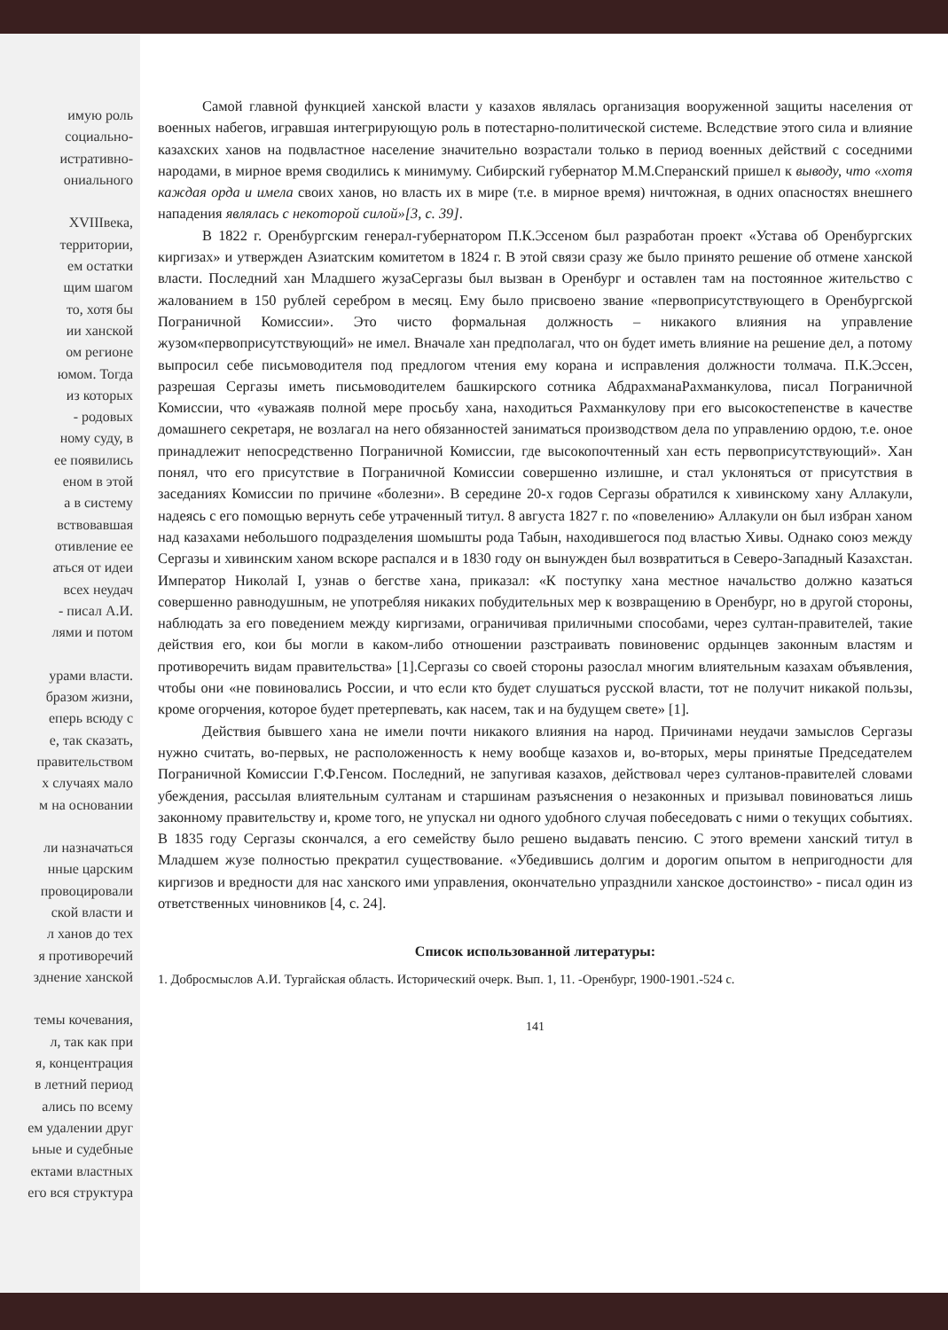имую роль
социально-
истративно-
ониального
XVIIIвека,
территории,
ем остатки
щим шагом
то, хотя бы
ии ханской
ом регионе
юмом. Тогда
из которых
- родовых
ному суду, в
ее появились
еном в этой
а в систему
вствовавшая
отивление ее
аться от идеи
всех неудач
- писал А.И.
лями и потом
урами власти.
бразом жизни,
еперь всюду с
е, так сказать,
правительством
х случаях мало
м на основании
ли назначаться
нные царским
провоцировали
ской власти и
л ханов до тех
я противоречий
зднение ханской
темы кочевания,
л, так как при
я, концентрация
в летний период
ались по всему
ем удалении друг
ьные и судебные
ектами властных
его вся структура
Самой главной функцией ханской власти у казахов являлась организация вооруженной защиты населения от военных набегов, игравшая интегрирующую роль в потестарно-политической системе. Вследствие этого сила и влияние казахских ханов на подвластное население значительно возрастали только в период военных действий с соседними народами, в мирное время сводились к минимуму. Сибирский губернатор М.М.Сперанский пришел к выводу, что «хотя каждая орда и имела своих ханов, но власть их в мире (т.е. в мирное время) ничтожная, в одних опасностях внешнего нападения являлась с некоторой силой»[3, с. 39].
В 1822 г. Оренбургским генерал-губернатором П.К.Эссеном был разработан проект «Устава об Оренбургских киргизах» и утвержден Азиатским комитетом в 1824 г. В этой связи сразу же было принято решение об отмене ханской власти. Последний хан Младшего жузаСергазы был вызван в Оренбург и оставлен там на постоянное жительство с жалованием в 150 рублей серебром в месяц. Ему было присвоено звание «первоприсутствующего в Оренбургской Пограничной Комиссии». Это чисто формальная должность – никакого влияния на управление жузом«первоприсутствующий» не имел. Вначале хан предполагал, что он будет иметь влияние на решение дел, а потому выпросил себе письмоводителя под предлогом чтения ему корана и исправления должности толмача. П.К.Эссен, разрешая Сергазы иметь письмоводителем башкирского сотника АбдрахманаРахманкулова, писал Пограничной Комиссии, что «уважаяв полной мере просьбу хана, находиться Рахманкулову при его высокостепенстве в качестве домашнего секретаря, не возлагал на него обязанностей заниматься производством дела по управлению ордою, т.е. оное принадлежит непосредственно Пограничной Комиссии, где высокопочтенный хан есть первоприсутствующий». Хан понял, что его присутствие в Пограничной Комиссии совершенно излишне, и стал уклоняться от присутствия в заседаниях Комиссии по причине «болезни». В середине 20-х годов Сергазы обратился к хивинскому хану Аллакули, надеясь с его помощью вернуть себе утраченный титул. 8 августа 1827 г. по «повелению» Аллакули он был избран ханом над казахами небольшого подразделения шомышты рода Табын, находившегося под властью Хивы. Однако союз между Сергазы и хивинским ханом вскоре распался и в 1830 году он вынужден был возвратиться в Северо-Западный Казахстан. Император Николай I, узнав о бегстве хана, приказал: «К поступку хана местное начальство должно казаться совершенно равнодушным, не употребляя никаких побудительных мер к возвращению в Оренбург, но в другой стороны, наблюдать за его поведением между киргизами, ограничивая приличными способами, через султан-правителей, такие действия его, кои бы могли в каком-либо отношении разстраивать повиновенис ордынцев законным властям и противоречить видам правительства» [1].Сергазы со своей стороны разослал многим влиятельным казахам объявления, чтобы они «не повиновались России, и что если кто будет слушаться русской власти, тот не получит никакой пользы, кроме огорчения, которое будет претерпевать, как насем, так и на будущем свете» [1].
Действия бывшего хана не имели почти никакого влияния на народ. Причинами неудачи замыслов Сергазы нужно считать, во-первых, не расположенность к нему вообще казахов и, во-вторых, меры принятые Председателем Пограничной Комиссии Г.Ф.Генсом. Последний, не запугивая казахов, действовал через султанов-правителей словами убеждения, рассылая влиятельным султанам и старшинам разъяснения о незаконных и призывал повиноваться лишь законному правительству и, кроме того, не упускал ни одного удобного случая побеседовать с ними о текущих событиях. В 1835 году Сергазы скончался, а его семейству было решено выдавать пенсию. С этого времени ханский титул в Младшем жузе полностью прекратил существование. «Убедившись долгим и дорогим опытом в непригодности для киргизов и вредности для нас ханского ими управления, окончательно упразднили ханское достоинство» - писал один из ответственных чиновников [4, с. 24].
Список использованной литературы:
1. Добросмыслов А.И. Тургайская область. Исторический очерк. Вып. 1, 11. -Оренбург, 1900-1901.-524 с.
141